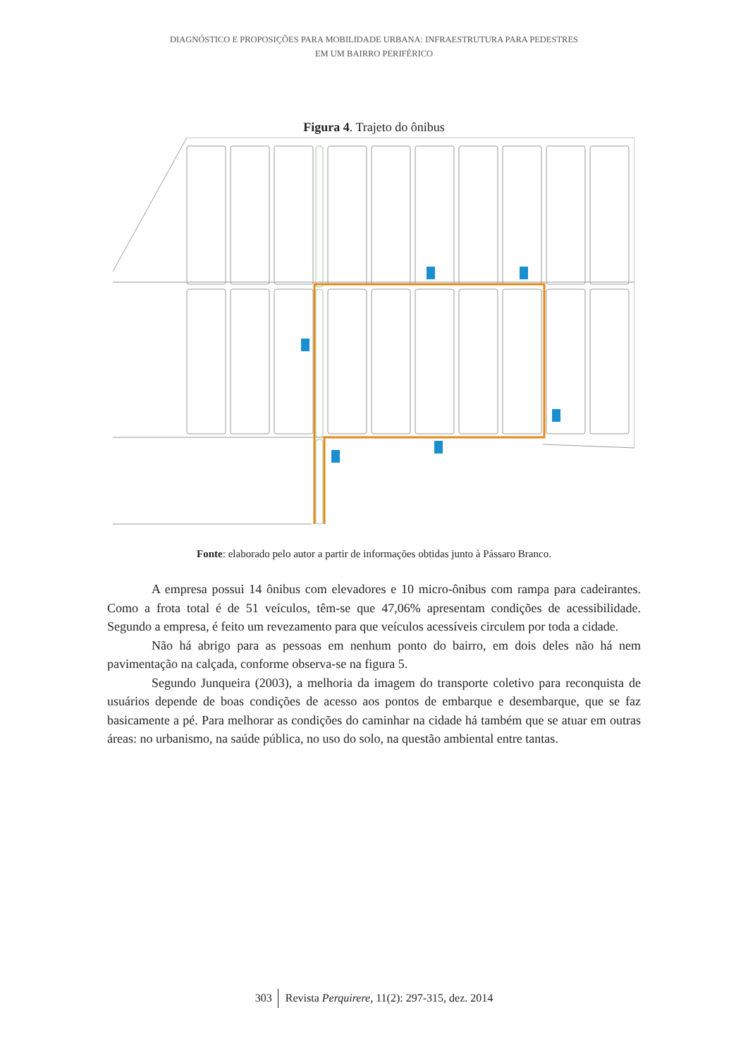DIAGNÓSTICO E PROPOSIÇÕES PARA MOBILIDADE URBANA: INFRAESTRUTURA PARA PEDESTRES
EM UM BAIRRO PERIFÉRICO
Figura 4. Trajeto do ônibus
Fonte: elaborado pelo autor a partir de informações obtidas junto à Pássaro Branco.
A empresa possui 14 ônibus com elevadores e 10 micro-ônibus com rampa para cadeirantes. Como a frota total é de 51 veículos, têm-se que 47,06% apresentam condições de acessibilidade. Segundo a empresa, é feito um revezamento para que veículos acessíveis circulem por toda a cidade.
Não há abrigo para as pessoas em nenhum ponto do bairro, em dois deles não há nem pavimentação na calçada, conforme observa-se na figura 5.
Segundo Junqueira (2003), a melhoria da imagem do transporte coletivo para reconquista de usuários depende de boas condições de acesso aos pontos de embarque e desembarque, que se faz basicamente a pé. Para melhorar as condições do caminhar na cidade há também que se atuar em outras áreas: no urbanismo, na saúde pública, no uso do solo, na questão ambiental entre tantas.
303 Revista Perquirere, 11(2): 297-315, dez. 2014